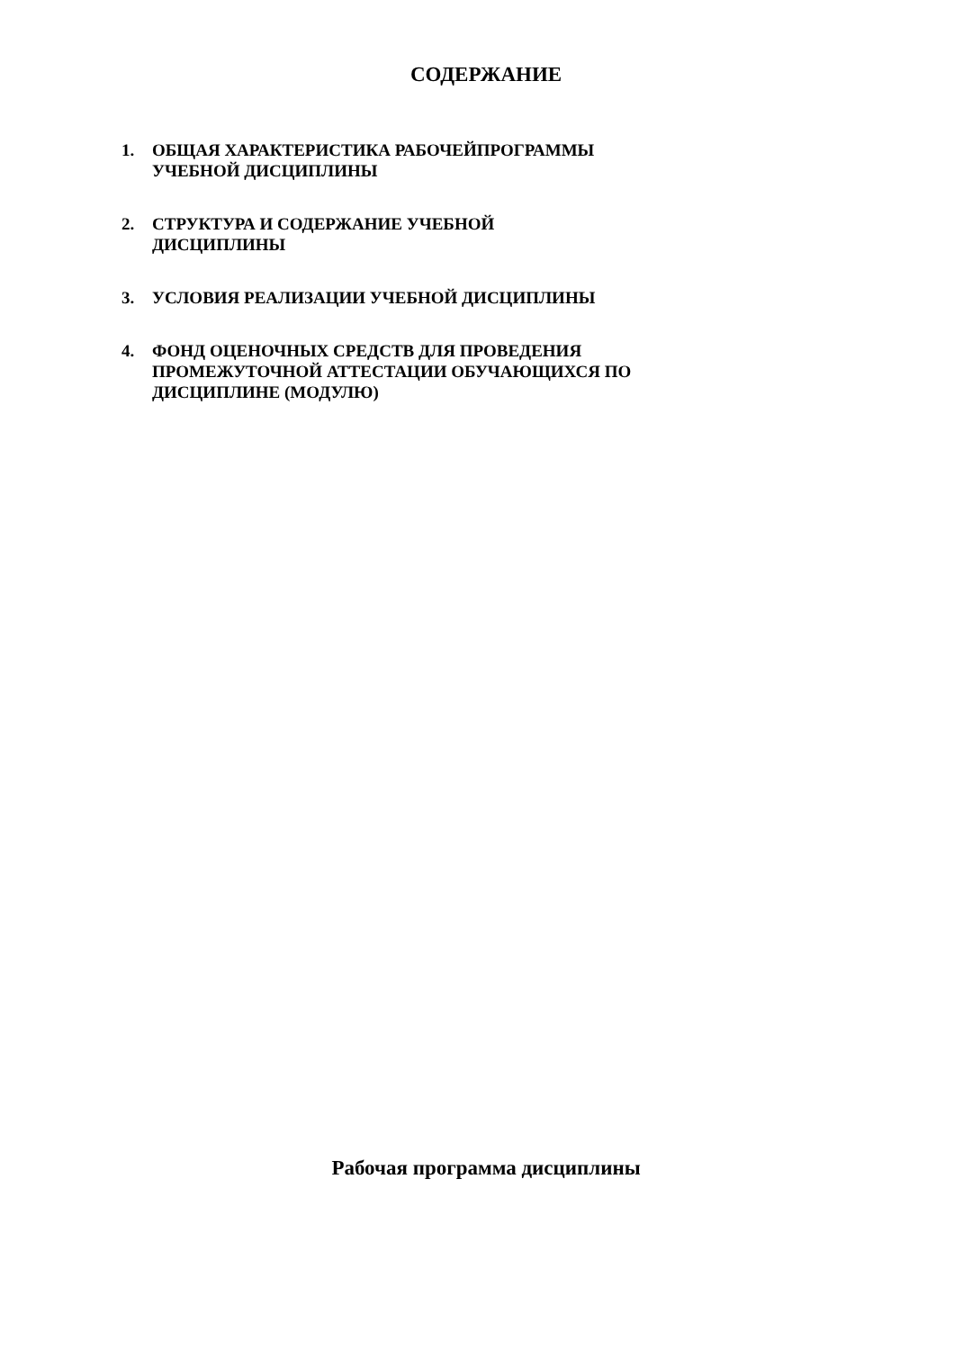СОДЕРЖАНИЕ
1. ОБЩАЯ ХАРАКТЕРИСТИКА РАБОЧЕЙПРОГРАММЫ УЧЕБНОЙ ДИСЦИПЛИНЫ
2. СТРУКТУРА И СОДЕРЖАНИЕ УЧЕБНОЙ
ДИСЦИПЛИНЫ
3. УСЛОВИЯ РЕАЛИЗАЦИИ УЧЕБНОЙ ДИСЦИПЛИНЫ
4. ФОНД ОЦЕНОЧНЫХ СРЕДСТВ ДЛЯ ПРОВЕДЕНИЯ ПРОМЕЖУТОЧНОЙ АТТЕСТАЦИИ ОБУЧАЮЩИХСЯ ПО ДИСЦИПЛИНЕ (МОДУЛЮ)
Рабочая программа дисциплины